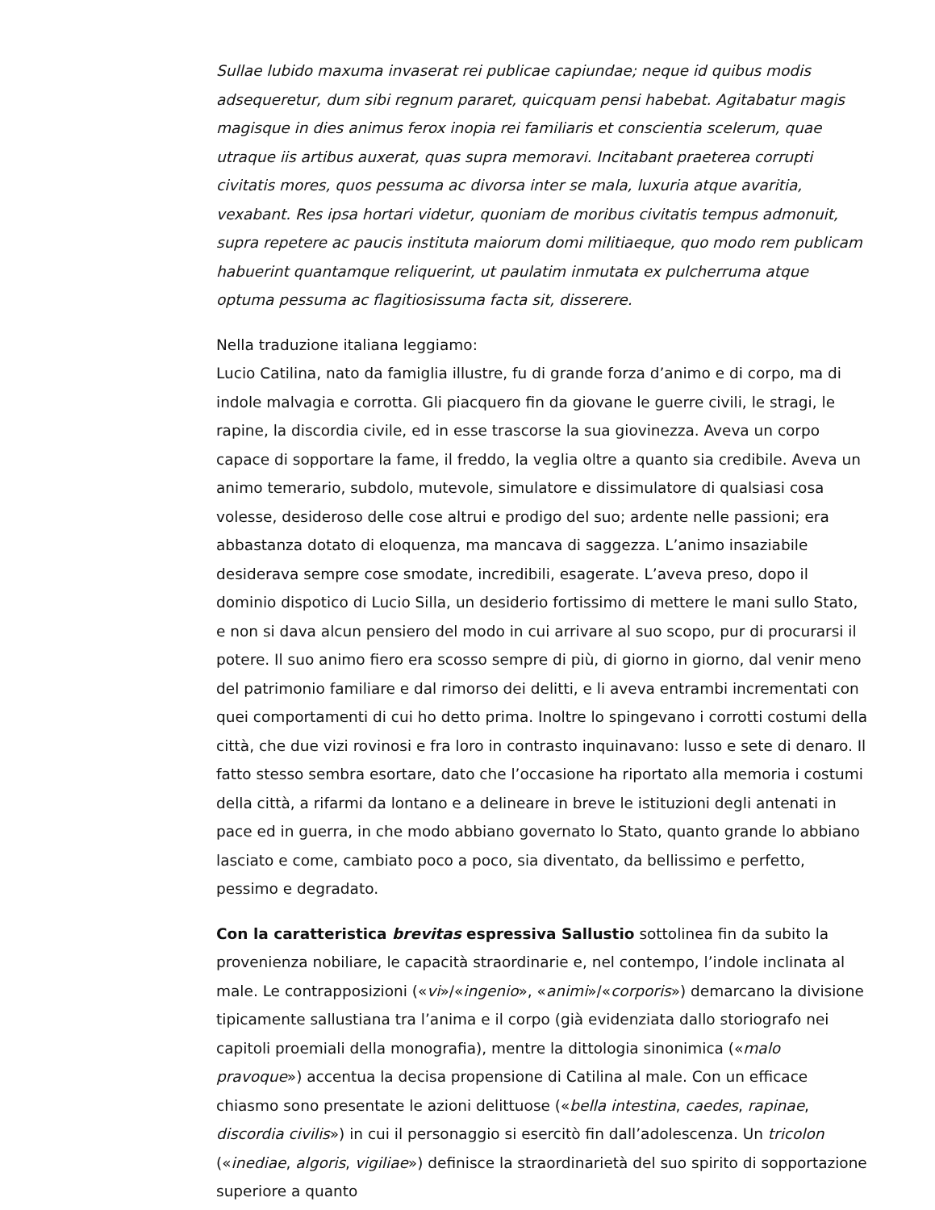Sullae lubido maxuma invaserat rei publicae capiundae; neque id quibus modis adsequeretur, dum sibi regnum pararet, quicquam pensi habebat. Agitabatur magis magisque in dies animus ferox inopia rei familiaris et conscientia scelerum, quae utraque iis artibus auxerat, quas supra memoravi. Incitabant praeterea corrupti civitatis mores, quos pessuma ac divorsa inter se mala, luxuria atque avaritia, vexabant. Res ipsa hortari videtur, quoniam de moribus civitatis tempus admonuit, supra repetere ac paucis instituta maiorum domi militiaeque, quo modo rem publicam habuerint quantamque reliquerint, ut paulatim inmutata ex pulcherruma atque optuma pessuma ac flagitiosissuma facta sit, disserere.
Nella traduzione italiana leggiamo:
Lucio Catilina, nato da famiglia illustre, fu di grande forza d’animo e di corpo, ma di indole malvagia e corrotta. Gli piacquero fin da giovane le guerre civili, le stragi, le rapine, la discordia civile, ed in esse trascorse la sua giovinezza. Aveva un corpo capace di sopportare la fame, il freddo, la veglia oltre a quanto sia credibile. Aveva un animo temerario, subdolo, mutevole, simulatore e dissimulatore di qualsiasi cosa volesse, desideroso delle cose altrui e prodigo del suo; ardente nelle passioni; era abbastanza dotato di eloquenza, ma mancava di saggezza. L’animo insaziabile desiderava sempre cose smodate, incredibili, esagerate. L’aveva preso, dopo il dominio dispotico di Lucio Silla, un desiderio fortissimo di mettere le mani sullo Stato, e non si dava alcun pensiero del modo in cui arrivare al suo scopo, pur di procurarsi il potere. Il suo animo fiero era scosso sempre di più, di giorno in giorno, dal venir meno del patrimonio familiare e dal rimorso dei delitti, e li aveva entrambi incrementati con quei comportamenti di cui ho detto prima. Inoltre lo spingevano i corrotti costumi della città, che due vizi rovinosi e fra loro in contrasto inquinavano: lusso e sete di denaro. Il fatto stesso sembra esortare, dato che l’occasione ha riportato alla memoria i costumi della città, a rifarmi da lontano e a delineare in breve le istituzioni degli antenati in pace ed in guerra, in che modo abbiano governato lo Stato, quanto grande lo abbiano lasciato e come, cambiato poco a poco, sia diventato, da bellissimo e perfetto, pessimo e degradato.
Con la caratteristica brevitas espressiva Sallustio sottolinea fin da subito la provenienza nobiliare, le capacità straordinarie e, nel contempo, l’indole inclinata al male. Le contrapposizioni («vi»/«ingenio», «animi»/«corporis») demarcano la divisione tipicamente sallustiana tra l’anima e il corpo (già evidenziata dallo storiografo nei capitoli proemiali della monografia), mentre la dittologia sinonimica («malo pravoque») accentua la decisa propensione di Catilina al male. Con un efficace chiasmo sono presentate le azioni delittuose («bella intestina, caedes, rapinae, discordia civilis») in cui il personaggio si esercitò fin dall’adolescenza. Un tricolon («inediae, algoris, vigiliae») definisce la straordinarietà del suo spirito di sopportazione superiore a quanto